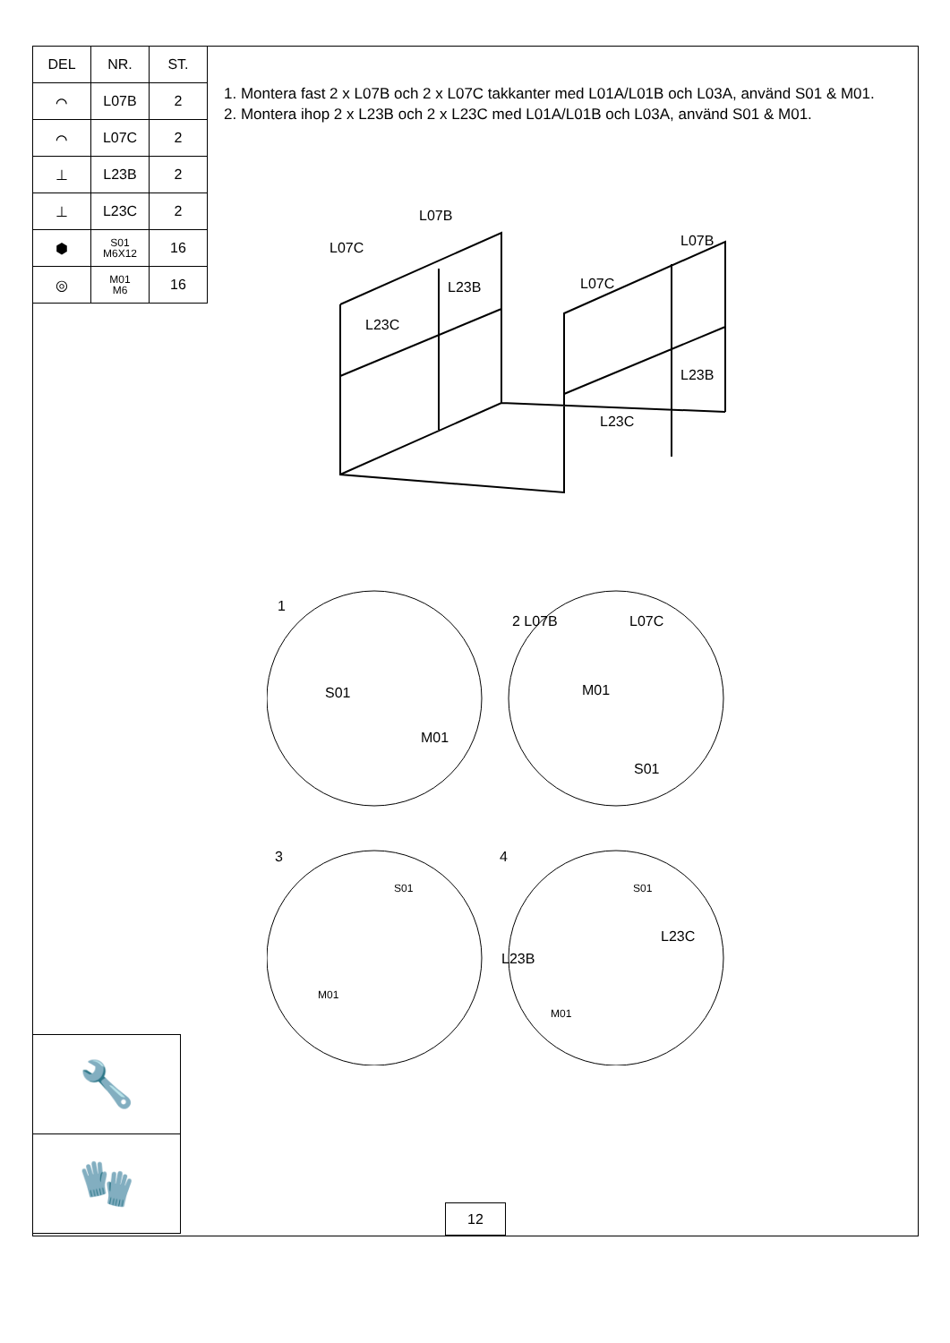| DEL | NR. | ST. |
| --- | --- | --- |
| ⌒ | L07B | 2 |
| ⌒ | L07C | 2 |
| ⊥ | L23B | 2 |
| ⊥ | L23C | 2 |
| ⬢ | S01 M6X12 | 16 |
| ◎ | M01 M6 | 16 |
1. Montera fast 2 x L07B och 2 x L07C takkanter med L01A/L01B och L03A, använd S01 & M01.
2. Montera ihop 2 x L23B och 2 x L23C med L01A/L01B och L03A, använd S01 & M01.
L07B
L07C
L23B
L23C
L07B
L07C
L23B
L23C
1
S01
M01
2 L07B L07C
M01
S01
3
S01
M01
4
S01
L23B
L23C
M01
🔧
🧤
12